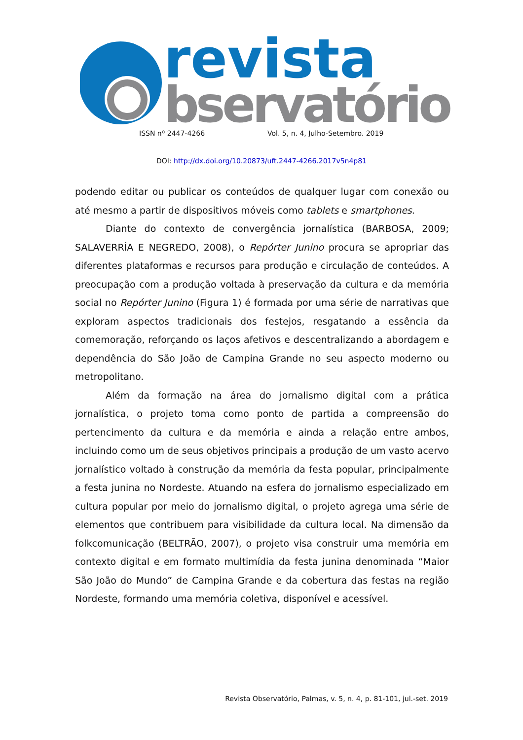revista
bservatório
ISSN nº 2447-4266 Vol. 5, n. 4, Julho-Setembro. 2019
DOI: http://dx.doi.org/10.20873/uft.2447-4266.2017v5n4p81
podendo editar ou publicar os conteúdos de qualquer lugar com conexão ou até mesmo a partir de dispositivos móveis como tablets e smartphones.
Diante do contexto de convergência jornalística (BARBOSA, 2009; SALAVERRÍA E NEGREDO, 2008), o Repórter Junino procura se apropriar das diferentes plataformas e recursos para produção e circulação de conteúdos. A preocupação com a produção voltada à preservação da cultura e da memória social no Repórter Junino (Figura 1) é formada por uma série de narrativas que exploram aspectos tradicionais dos festejos, resgatando a essência da comemoração, reforçando os laços afetivos e descentralizando a abordagem e dependência do São João de Campina Grande no seu aspecto moderno ou metropolitano.
Além da formação na área do jornalismo digital com a prática jornalística, o projeto toma como ponto de partida a compreensão do pertencimento da cultura e da memória e ainda a relação entre ambos, incluindo como um de seus objetivos principais a produção de um vasto acervo jornalístico voltado à construção da memória da festa popular, principalmente a festa junina no Nordeste. Atuando na esfera do jornalismo especializado em cultura popular por meio do jornalismo digital, o projeto agrega uma série de elementos que contribuem para visibilidade da cultura local. Na dimensão da folkcomunicação (BELTRÃO, 2007), o projeto visa construir uma memória em contexto digital e em formato multimídia da festa junina denominada “Maior São João do Mundo” de Campina Grande e da cobertura das festas na região Nordeste, formando uma memória coletiva, disponível e acessível.
Revista Observatório, Palmas, v. 5, n. 4, p. 81-101, jul.-set. 2019